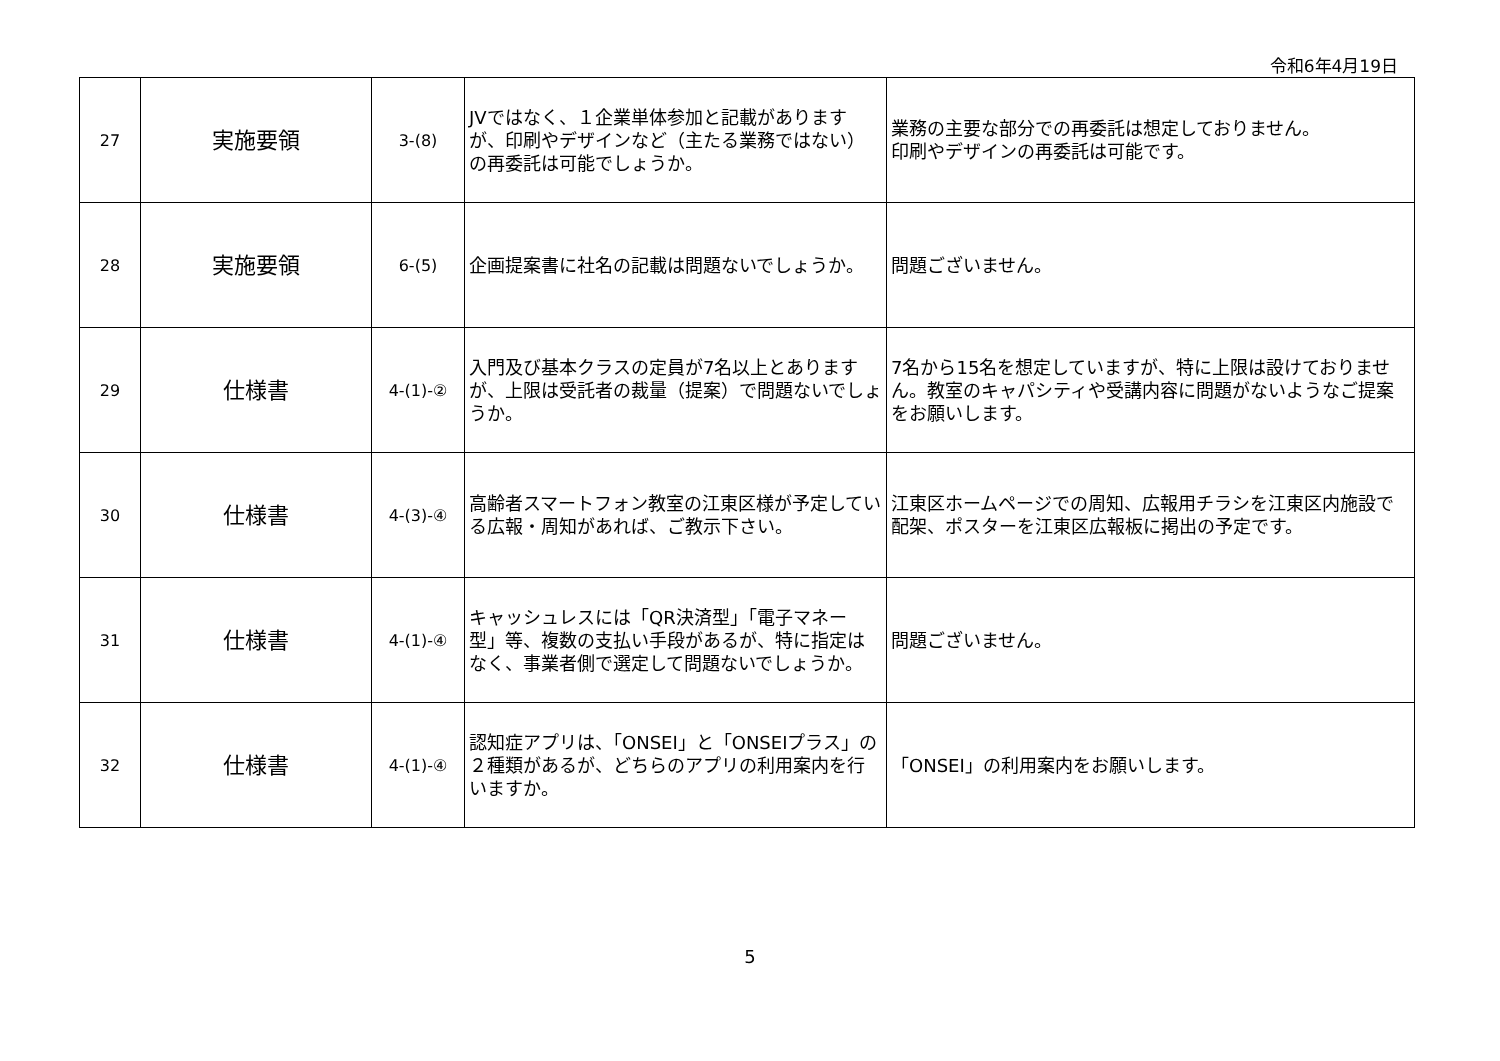令和6年4月19日
| 27 | 実施要領 | 3-(8) | JVではなく、１企業単体参加と記載がありますが、印刷やデザインなど（主たる業務ではない）の再委託は可能でしょうか。 | 業務の主要な部分での再委託は想定しておりません。 印刷やデザインの再委託は可能です。 |
| 28 | 実施要領 | 6-(5) | 企画提案書に社名の記載は問題ないでしょうか。 | 問題ございません。 |
| 29 | 仕様書 | 4-(1)-② | 入門及び基本クラスの定員が7名以上とありますが、上限は受託者の裁量（提案）で問題ないでしょうか。 | 7名から15名を想定していますが、特に上限は設けておりません。教室のキャパシティや受講内容に問題がないようなご提案をお願いします。 |
| 30 | 仕様書 | 4-(3)-④ | 高齢者スマートフォン教室の江東区様が予定している広報・周知があれば、ご教示下さい。 | 江東区ホームページでの周知、広報用チラシを江東区内施設で配架、ポスターを江東区広報板に掲出の予定です。 |
| 31 | 仕様書 | 4-(1)-④ | キャッシュレスには「QR決済型」「電子マネー型」等、複数の支払い手段があるが、特に指定はなく、事業者側で選定して問題ないでしょうか。 | 問題ございません。 |
| 32 | 仕様書 | 4-(1)-④ | 認知症アプリは、「ONSEI」と「ONSEIプラス」の２種類があるが、どちらのアプリの利用案内を行いますか。 | 「ONSEI」の利用案内をお願いします。 |
5